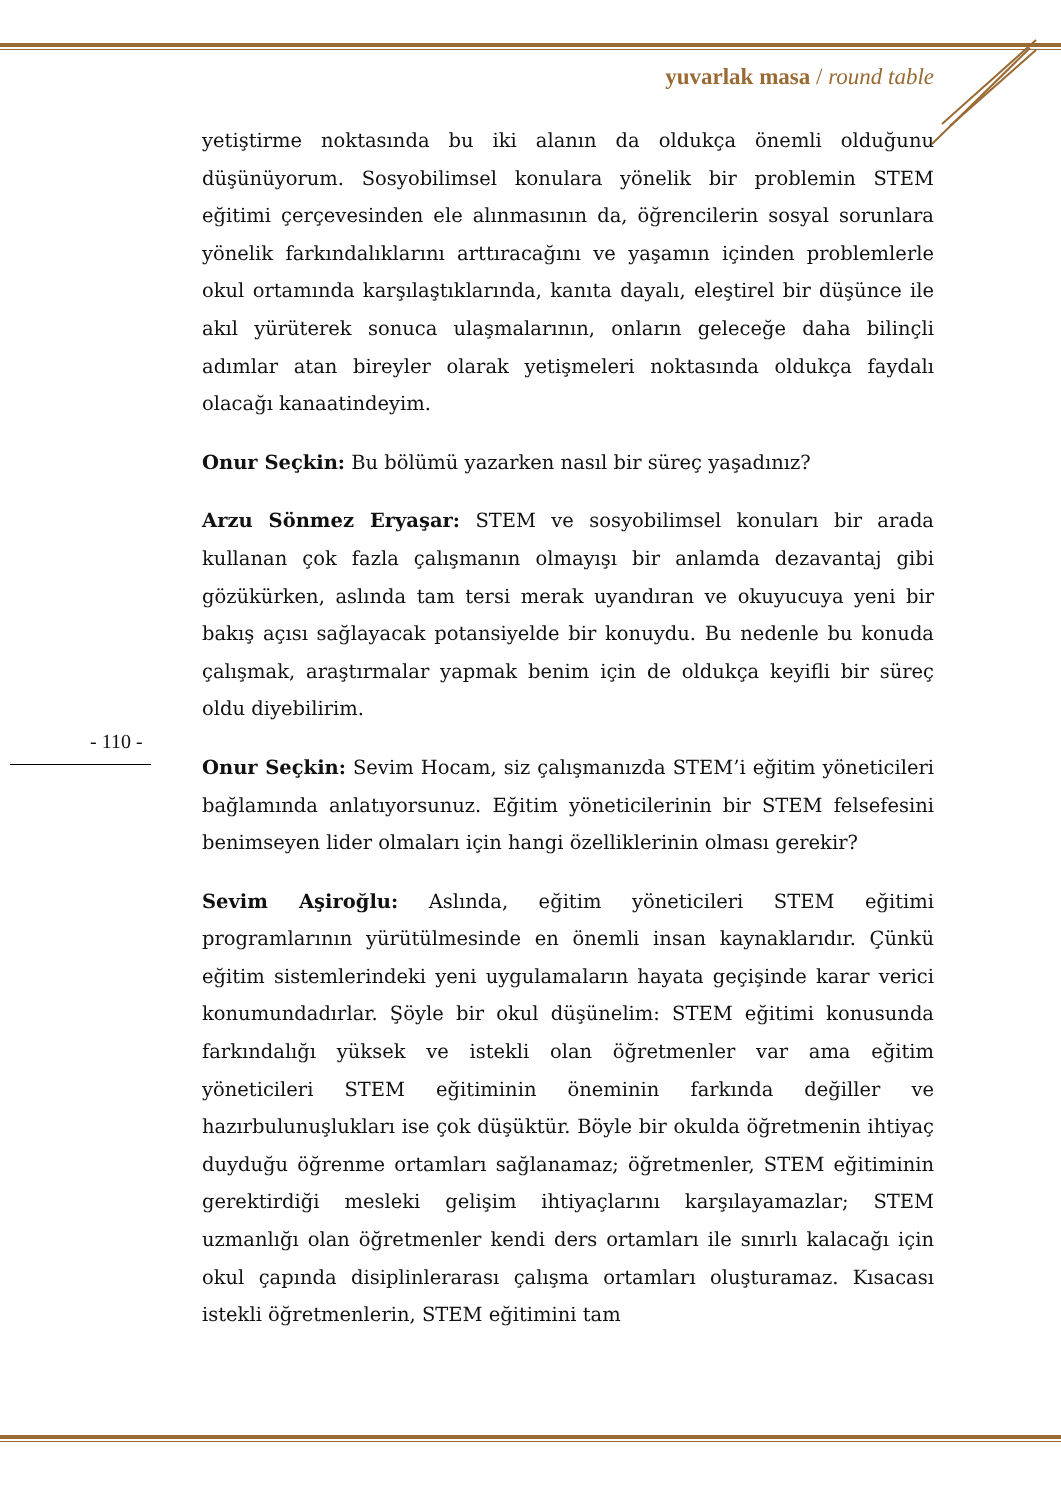yuvarlak masa / round table
yetiştirme noktasında bu iki alanın da oldukça önemli olduğunu düşünüyorum. Sosyobilimsel konulara yönelik bir problemin STEM eğitimi çerçevesinden ele alınmasının da, öğrencilerin sosyal sorunlara yönelik farkındalıklarını arttıracağını ve yaşamın içinden problemlerle okul ortamında karşılaştıklarında, kanıta dayalı, eleştirel bir düşünce ile akıl yürüterek sonuca ulaşmalarının, onların geleceğe daha bilinçli adımlar atan bireyler olarak yetişmeleri noktasında oldukça faydalı olacağı kanaatindeyim.
Onur Seçkin: Bu bölümü yazarken nasıl bir süreç yaşadınız?
Arzu Sönmez Eryaşar: STEM ve sosyobilimsel konuları bir arada kullanan çok fazla çalışmanın olmayışı bir anlamda dezavantaj gibi gözükürken, aslında tam tersi merak uyandıran ve okuyucuya yeni bir bakış açısı sağlayacak potansiyelde bir konuydu. Bu nedenle bu konuda çalışmak, araştırmalar yapmak benim için de oldukça keyifli bir süreç oldu diyebilirim.
Onur Seçkin: Sevim Hocam, siz çalışmanızda STEM’i eğitim yöneticileri bağlamında anlatıyorsunuz. Eğitim yöneticilerinin bir STEM felsefesini benimseyen lider olmaları için hangi özelliklerinin olması gerekir?
Sevim Aşiroğlu: Aslında, eğitim yöneticileri STEM eğitimi programlarının yürütülmesinde en önemli insan kaynaklarıdır. Çünkü eğitim sistemlerindeki yeni uygulamaların hayata geçişinde karar verici konumundadırlar. Şöyle bir okul düşünelim: STEM eğitimi konusunda farkındalığı yüksek ve istekli olan öğretmenler var ama eğitim yöneticileri STEM eğitiminin öneminin farkında değiller ve hazırbulunuşlukları ise çok düşüktür. Böyle bir okulda öğretmenin ihtiyaç duyduğu öğrenme ortamları sağlanamaz; öğretmenler, STEM eğitiminin gerektirdiği mesleki gelişim ihtiyaçlarını karşılayamazlar; STEM uzmanlığı olan öğretmenler kendi ders ortamları ile sınırlı kalacağı için okul çapında disiplinlerarası çalışma ortamları oluşturamaz. Kısacası istekli öğretmenlerin, STEM eğitimini tam
- 110 -